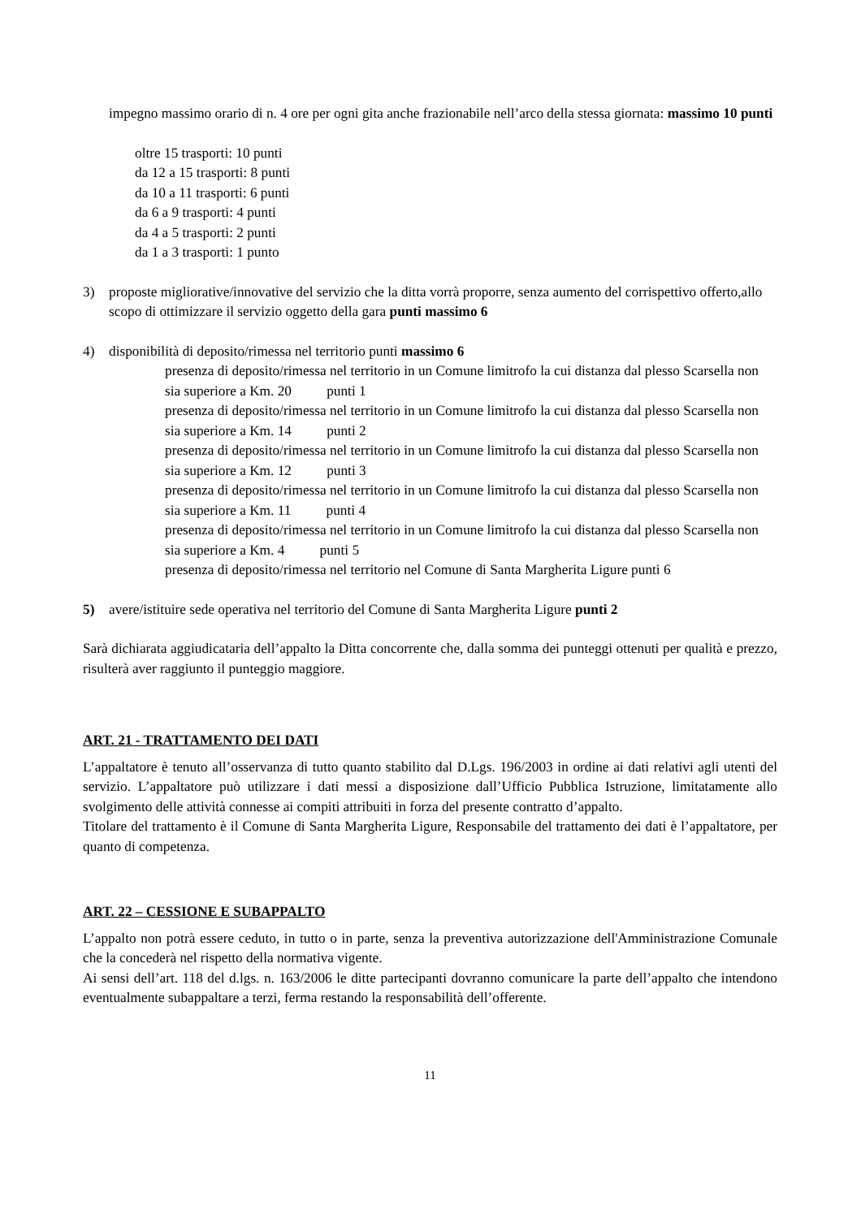impegno massimo orario di n. 4 ore per ogni gita anche frazionabile nell’arco della stessa giornata: massimo 10 punti
oltre 15 trasporti: 10 punti
da 12 a 15 trasporti: 8 punti
da 10 a 11 trasporti: 6 punti
da 6 a 9 trasporti: 4 punti
da 4 a 5 trasporti: 2 punti
da 1 a 3 trasporti: 1 punto
3) proposte migliorative/innovative del servizio che la ditta vorrà proporre, senza aumento del corrispettivo offerto,allo scopo di ottimizzare il servizio oggetto della gara punti massimo 6
4) disponibilità di deposito/rimessa nel territorio punti massimo 6
presenza di deposito/rimessa nel territorio in un Comune limitrofo la cui distanza dal plesso Scarsella non sia superiore a Km. 20 punti 1
presenza di deposito/rimessa nel territorio in un Comune limitrofo la cui distanza dal plesso Scarsella non sia superiore a Km. 14 punti 2
presenza di deposito/rimessa nel territorio in un Comune limitrofo la cui distanza dal plesso Scarsella non sia superiore a Km. 12 punti 3
presenza di deposito/rimessa nel territorio in un Comune limitrofo la cui distanza dal plesso Scarsella non sia superiore a Km. 11 punti 4
presenza di deposito/rimessa nel territorio in un Comune limitrofo la cui distanza dal plesso Scarsella non sia superiore a Km. 4 punti 5
presenza di deposito/rimessa nel territorio nel Comune di Santa Margherita Ligure punti 6
5) avere/istituire sede operativa nel territorio del Comune di Santa Margherita Ligure punti 2
Sarà dichiarata aggiudicataria dell’appalto la Ditta concorrente che, dalla somma dei punteggi ottenuti per qualità e prezzo, risulterà aver raggiunto il punteggio maggiore.
ART. 21 - TRATTAMENTO DEI DATI
L’appaltatore è tenuto all’osservanza di tutto quanto stabilito dal D.Lgs. 196/2003 in ordine ai dati relativi agli utenti del servizio. L’appaltatore può utilizzare i dati messi a disposizione dall’Ufficio Pubblica Istruzione, limitatamente allo svolgimento delle attività connesse ai compiti attribuiti in forza del presente contratto d’appalto.
Titolare del trattamento è il Comune di Santa Margherita Ligure, Responsabile del trattamento dei dati è l’appaltatore, per quanto di competenza.
ART. 22 – CESSIONE E SUBAPPALTO
L’appalto non potrà essere ceduto, in tutto o in parte, senza la preventiva autorizzazione dell'Amministrazione Comunale che la concederà nel rispetto della normativa vigente.
Ai sensi dell’art. 118 del d.lgs. n. 163/2006 le ditte partecipanti dovranno comunicare la parte dell’appalto che intendono eventualmente subappaltare a terzi, ferma restando la responsabilità dell’offerente.
11